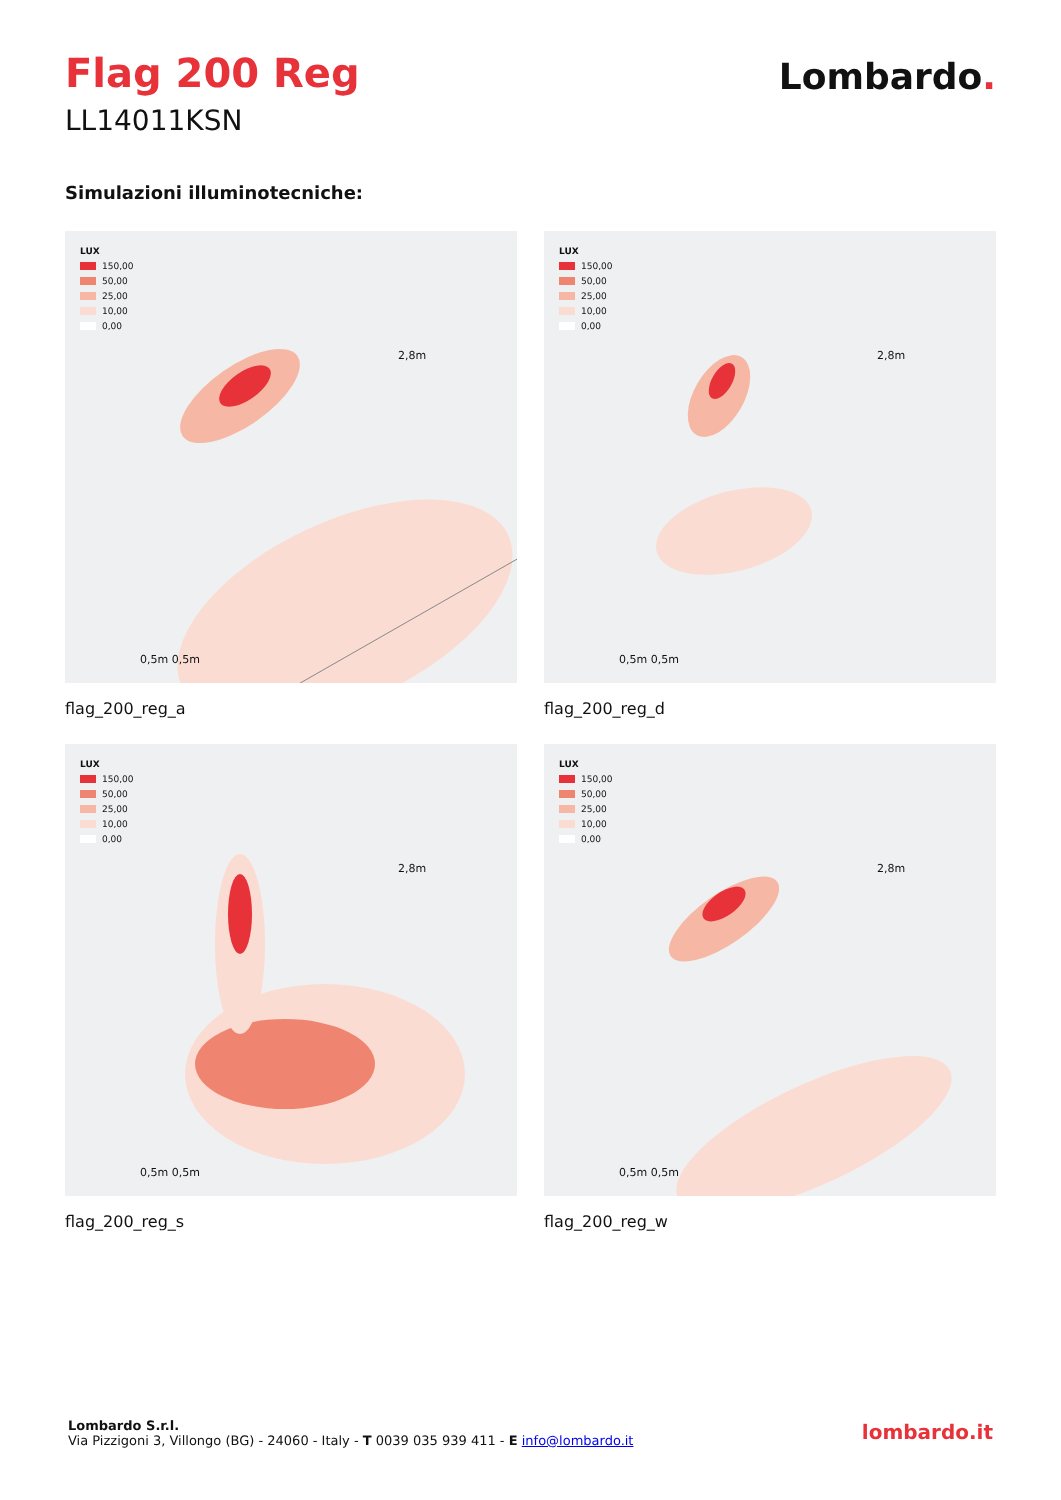Flag 200 Reg
LL14011KSN
Lombardo.
Simulazioni illuminotecniche:
LUX
150,00
50,00
25,00
10,00
0,00
2,8m
0,5m 0,5m
flag_200_reg_a
LUX
150,00
50,00
25,00
10,00
0,00
2,8m
0,5m 0,5m
flag_200_reg_d
LUX
150,00
50,00
25,00
10,00
0,00
2,8m
0,5m 0,5m
flag_200_reg_s
LUX
150,00
50,00
25,00
10,00
0,00
2,8m
0,5m 0,5m
flag_200_reg_w
Lombardo S.r.l.
Via Pizzigoni 3, Villongo (BG) - 24060 - Italy - T 0039 035 939 411 - E info@lombardo.it
lombardo.it